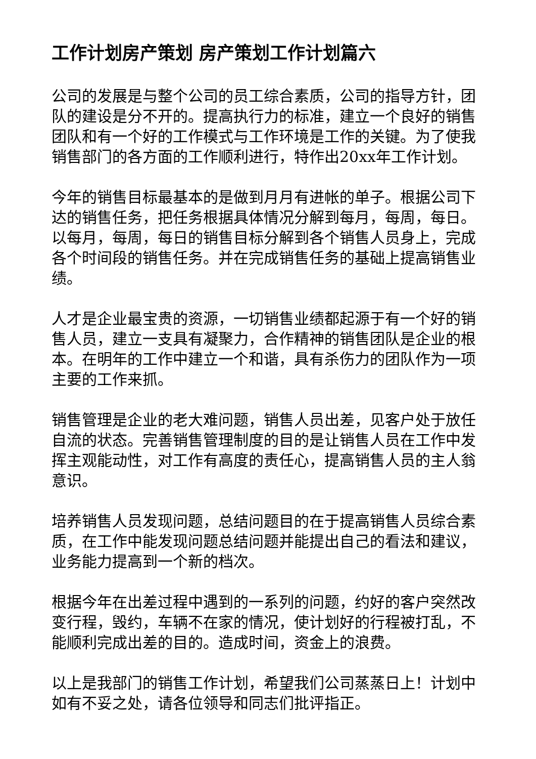工作计划房产策划 房产策划工作计划篇六
公司的发展是与整个公司的员工综合素质，公司的指导方针，团队的建设是分不开的。提高执行力的标准，建立一个良好的销售团队和有一个好的工作模式与工作环境是工作的关键。为了使我销售部门的各方面的工作顺利进行，特作出20xx年工作计划。
今年的销售目标最基本的是做到月月有进帐的单子。根据公司下达的销售任务，把任务根据具体情况分解到每月，每周，每日。以每月，每周，每日的销售目标分解到各个销售人员身上，完成各个时间段的销售任务。并在完成销售任务的基础上提高销售业绩。
人才是企业最宝贵的资源，一切销售业绩都起源于有一个好的销售人员，建立一支具有凝聚力，合作精神的销售团队是企业的根本。在明年的工作中建立一个和谐，具有杀伤力的团队作为一项主要的工作来抓。
销售管理是企业的老大难问题，销售人员出差，见客户处于放任自流的状态。完善销售管理制度的目的是让销售人员在工作中发挥主观能动性，对工作有高度的责任心，提高销售人员的主人翁意识。
培养销售人员发现问题，总结问题目的在于提高销售人员综合素质，在工作中能发现问题总结问题并能提出自己的看法和建议，业务能力提高到一个新的档次。
根据今年在出差过程中遇到的一系列的问题，约好的客户突然改变行程，毁约，车辆不在家的情况，使计划好的行程被打乱，不能顺利完成出差的目的。造成时间，资金上的浪费。
以上是我部门的销售工作计划，希望我们公司蒸蒸日上！计划中如有不妥之处，请各位领导和同志们批评指正。